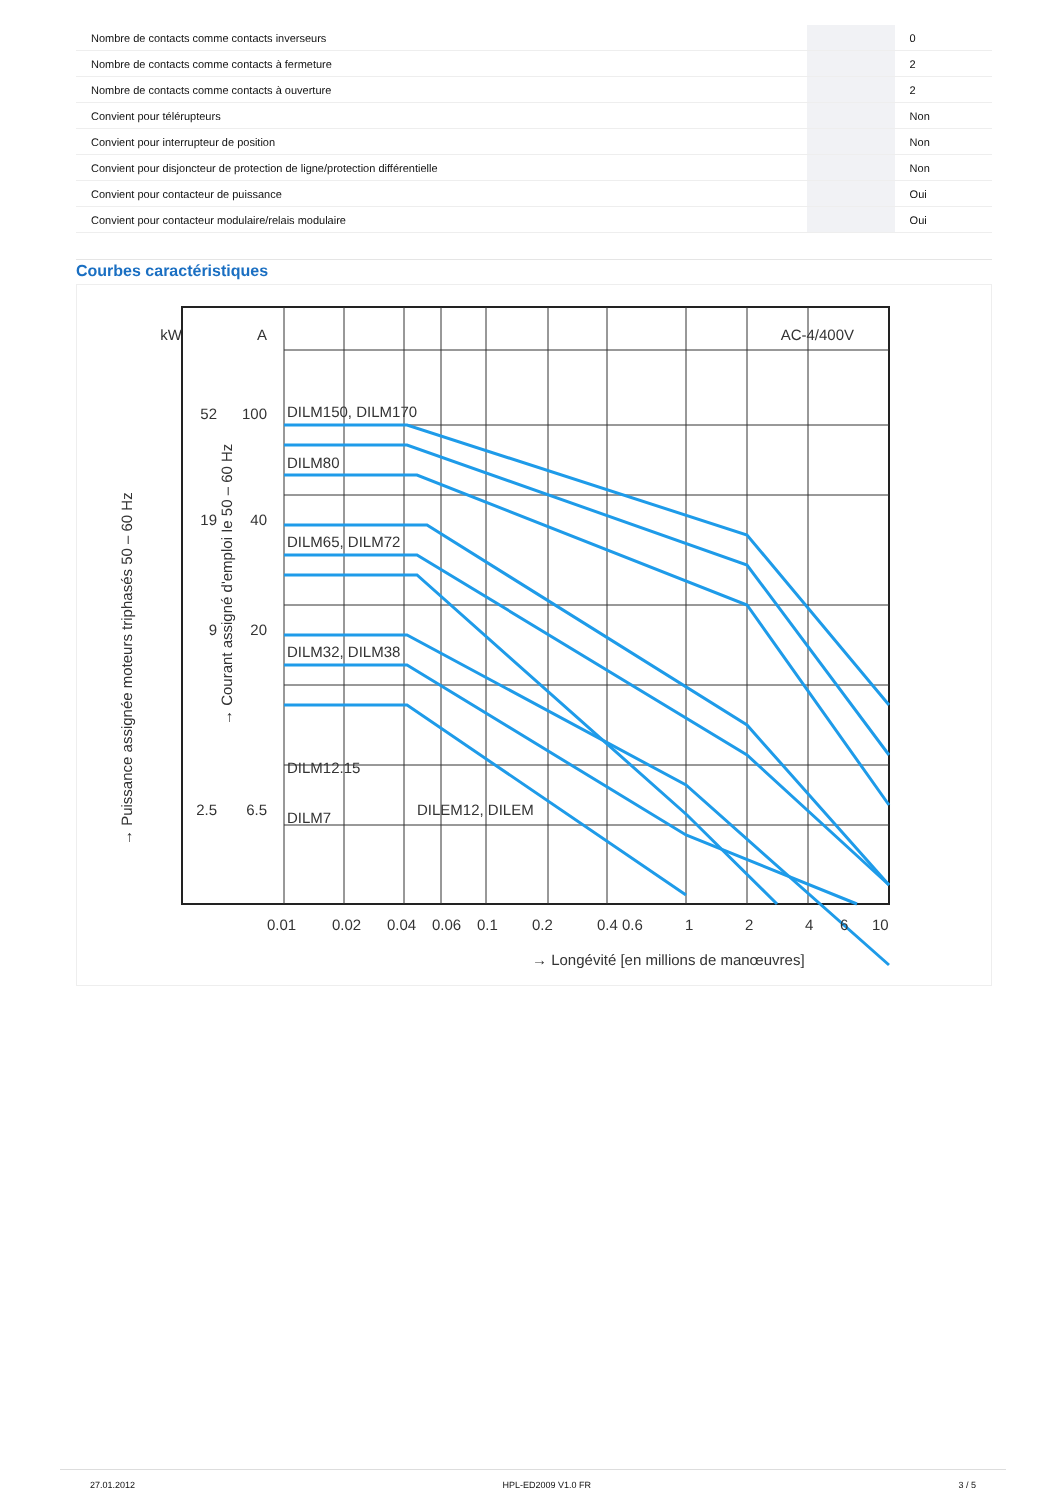| Nombre de contacts comme contacts inverseurs | | | 0 |
| Nombre de contacts comme contacts à fermeture | | | 2 |
| Nombre de contacts comme contacts à ouverture | | | 2 |
| Convient pour télérupteurs | | | Non |
| Convient pour interrupteur de position | | | Non |
| Convient pour disjoncteur de protection de ligne/protection différentielle | | | Non |
| Convient pour contacteur de puissance | | | Oui |
| Convient pour contacteur modulaire/relais modulaire | | | Oui |
Courbes caractéristiques
kW
A
AC-4/400V
DILM150, DILM170
DILM80
DILM65, DILM72
DILM32, DILM38
DILM12.15
DILM7
DILEM12, DILEM
100
40
20
6.5
52
19
9
2.5
0.01 0.02 0.04 0.06 0.1 0.2 0.4 0.6 1 2 4 6 10
→ Longévité [en millions de manœuvres]
→ Puissance assignée moteurs triphasés 50 – 60 Hz
→ Courant assigné d'emploi Ie 50 – 60 Hz
27.01.2012 HPL-ED2009 V1.0 FR 3 / 5